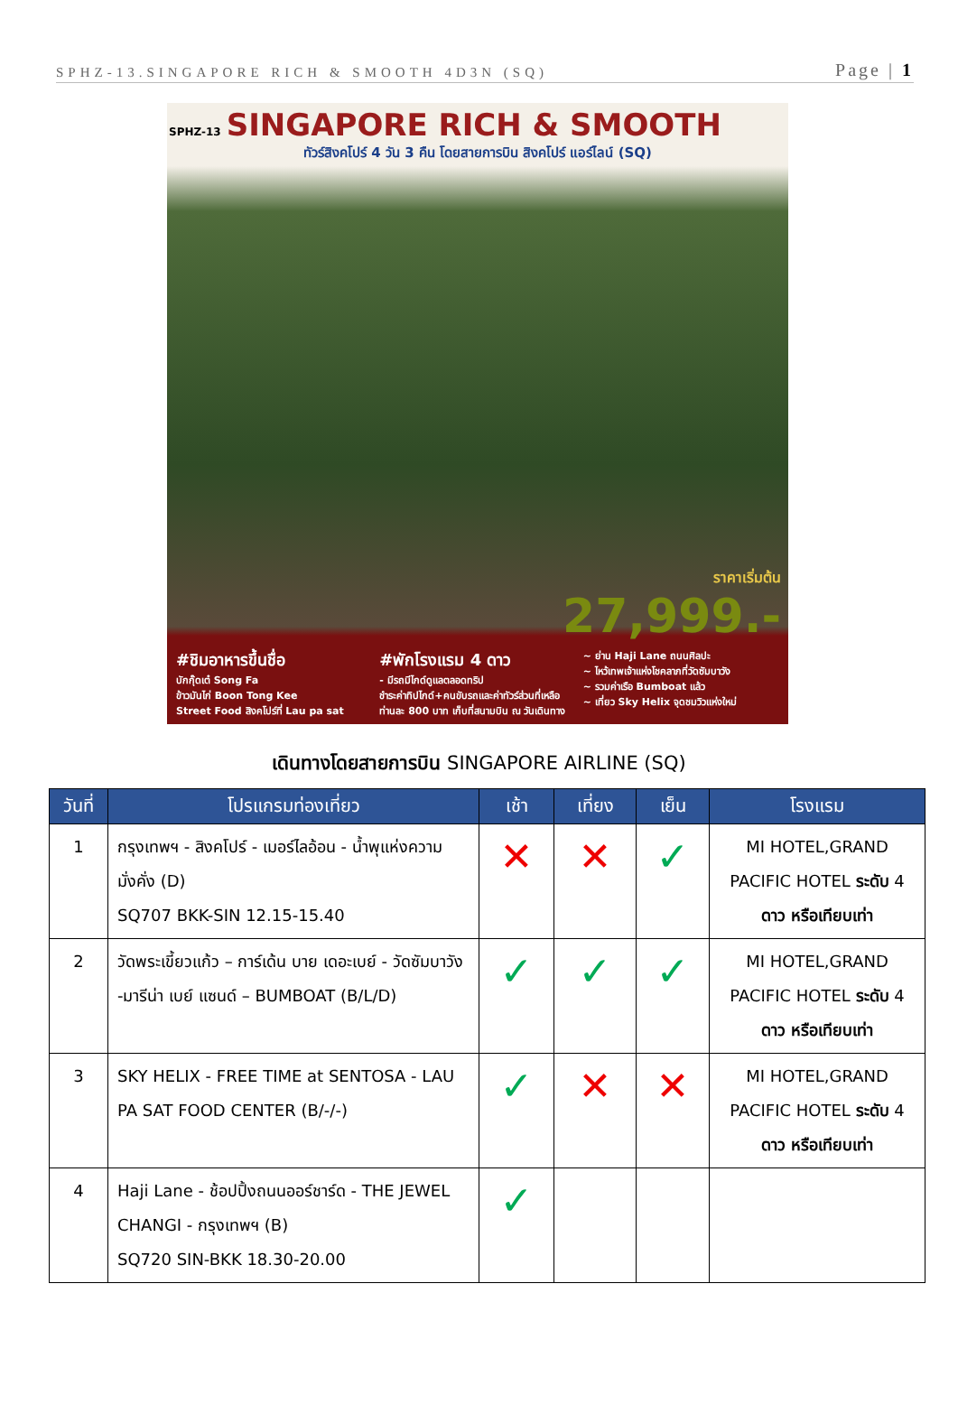SPHZ-13.SINGAPORE RICH & SMOOTH 4D3N (SQ) Page | 1
SPHZ-13 SINGAPORE RICH & SMOOTH
ทัวร์สิงคโปร์ 4 วัน 3 คืน โดยสายการบิน สิงคโปร์ แอร์ไลน์ (SQ)
ราคาเริ่มต้น
27,999.-
#ชิมอาหารขึ้นชื่อ
บักกุ๊ดเต๋ Song Fa
ข้าวมันไก่ Boon Tong Kee
Street Food สิงคโปร์ที่ Lau pa sat
#พักโรงแรม 4 ดาว
- มีรถมีไกด์ดูแลตลอดทริป
ชำระค่าทิปไกด์+คนขับรถและค่าทัวร์ส่วนที่เหลือ
ท่านละ 800 บาท เก็บที่สนามบิน ณ วันเดินทาง
~ ย่าน Haji Lane ถนนศิลปะ
~ ไหว้เทพเจ้าแห่งโชคลาภที่วัดซัมบาวัง
~ รวมค่าเรือ Bumboat แล้ว
~ เที่ยว Sky Helix จุดชมวิวแห่งใหม่
เดินทางโดยสายการบิน SINGAPORE AIRLINE (SQ)
| วันที่ | โปรแกรมท่องเที่ยว | เช้า | เที่ยง | เย็น | โรงแรม |
| --- | --- | --- | --- | --- | --- |
| 1 | กรุงเทพฯ - สิงคโปร์ - เมอร์ไลอ้อน - น้ำพุแห่งความมั่งคั่ง (D) SQ707 BKK-SIN 12.15-15.40 | ✕ | ✕ | ✓ | MI HOTEL,GRAND PACIFIC HOTEL ระดับ 4 ดาว หรือเทียบเท่า |
| 2 | วัดพระเขี้ยวแก้ว – การ์เด้น บาย เดอะเบย์ - วัดซัมบาวัง -มารีน่า เบย์ แซนด์ – BUMBOAT (B/L/D) | ✓ | ✓ | ✓ | MI HOTEL,GRAND PACIFIC HOTEL ระดับ 4 ดาว หรือเทียบเท่า |
| 3 | SKY HELIX - FREE TIME at SENTOSA - LAU PA SAT FOOD CENTER (B/-/-) | ✓ | ✕ | ✕ | MI HOTEL,GRAND PACIFIC HOTEL ระดับ 4 ดาว หรือเทียบเท่า |
| 4 | Haji Lane - ช้อปปิ้งถนนออร์ชาร์ด - THE JEWEL CHANGI - กรุงเทพฯ (B) SQ720 SIN-BKK 18.30-20.00 | ✓ | | | |